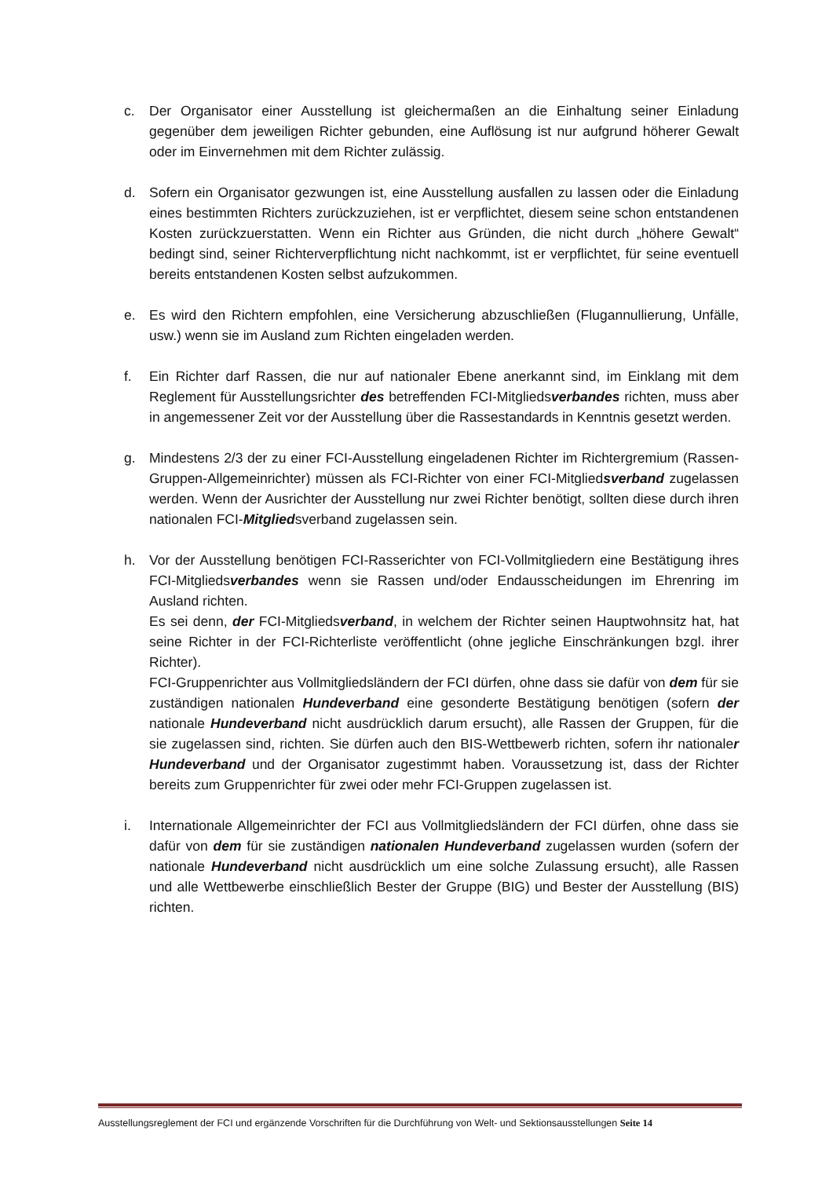c. Der Organisator einer Ausstellung ist gleichermaßen an die Einhaltung seiner Einladung gegenüber dem jeweiligen Richter gebunden, eine Auflösung ist nur aufgrund höherer Gewalt oder im Einvernehmen mit dem Richter zulässig.
d. Sofern ein Organisator gezwungen ist, eine Ausstellung ausfallen zu lassen oder die Einladung eines bestimmten Richters zurückzuziehen, ist er verpflichtet, diesem seine schon entstandenen Kosten zurückzuerstatten. Wenn ein Richter aus Gründen, die nicht durch „höhere Gewalt“ bedingt sind, seiner Richterverpflichtung nicht nachkommt, ist er verpflichtet, für seine eventuell bereits entstandenen Kosten selbst aufzukommen.
e. Es wird den Richtern empfohlen, eine Versicherung abzuschließen (Flugannullierung, Unfälle, usw.) wenn sie im Ausland zum Richten eingeladen werden.
f. Ein Richter darf Rassen, die nur auf nationaler Ebene anerkannt sind, im Einklang mit dem Reglement für Ausstellungsrichter des betreffenden FCI-Mitgliedsverbandes richten, muss aber in angemessener Zeit vor der Ausstellung über die Rassestandards in Kenntnis gesetzt werden.
g. Mindestens 2/3 der zu einer FCI-Ausstellung eingeladenen Richter im Richtergremium (Rassen-Gruppen-Allgemeinrichter) müssen als FCI-Richter von einer FCI-Mitgliedsverband zugelassen werden. Wenn der Ausrichter der Ausstellung nur zwei Richter benötigt, sollten diese durch ihren nationalen FCI-Mitgliedsverband zugelassen sein.
h. Vor der Ausstellung benötigen FCI-Rasserichter von FCI-Vollmitgliedern eine Bestätigung ihres FCI-Mitgliedsverbandes wenn sie Rassen und/oder Endausscheidungen im Ehrenring im Ausland richten.
Es sei denn, der FCI-Mitgliedsverband, in welchem der Richter seinen Hauptwohnsitz hat, hat seine Richter in der FCI-Richterliste veröffentlicht (ohne jegliche Einschränkungen bzgl. ihrer Richter).
FCI-Gruppenrichter aus Vollmitgliedsländern der FCI dürfen, ohne dass sie dafür von dem für sie zuständigen nationalen Hundeverband eine gesonderte Bestätigung benötigen (sofern der nationale Hundeverband nicht ausdrücklich darum ersucht), alle Rassen der Gruppen, für die sie zugelassen sind, richten. Sie dürfen auch den BIS-Wettbewerb richten, sofern ihr nationaler Hundeverband und der Organisator zugestimmt haben. Voraussetzung ist, dass der Richter bereits zum Gruppenrichter für zwei oder mehr FCI-Gruppen zugelassen ist.
i. Internationale Allgemeinrichter der FCI aus Vollmitgliedsländern der FCI dürfen, ohne dass sie dafür von dem für sie zuständigen nationalen Hundeverband zugelassen wurden (sofern der nationale Hundeverband nicht ausdrücklich um eine solche Zulassung ersucht), alle Rassen und alle Wettbewerbe einschließlich Bester der Gruppe (BIG) und Bester der Ausstellung (BIS) richten.
Ausstellungsreglement der FCI und ergänzende Vorschriften für die Durchführung von Welt- und Sektionsausstellungen Seite 14